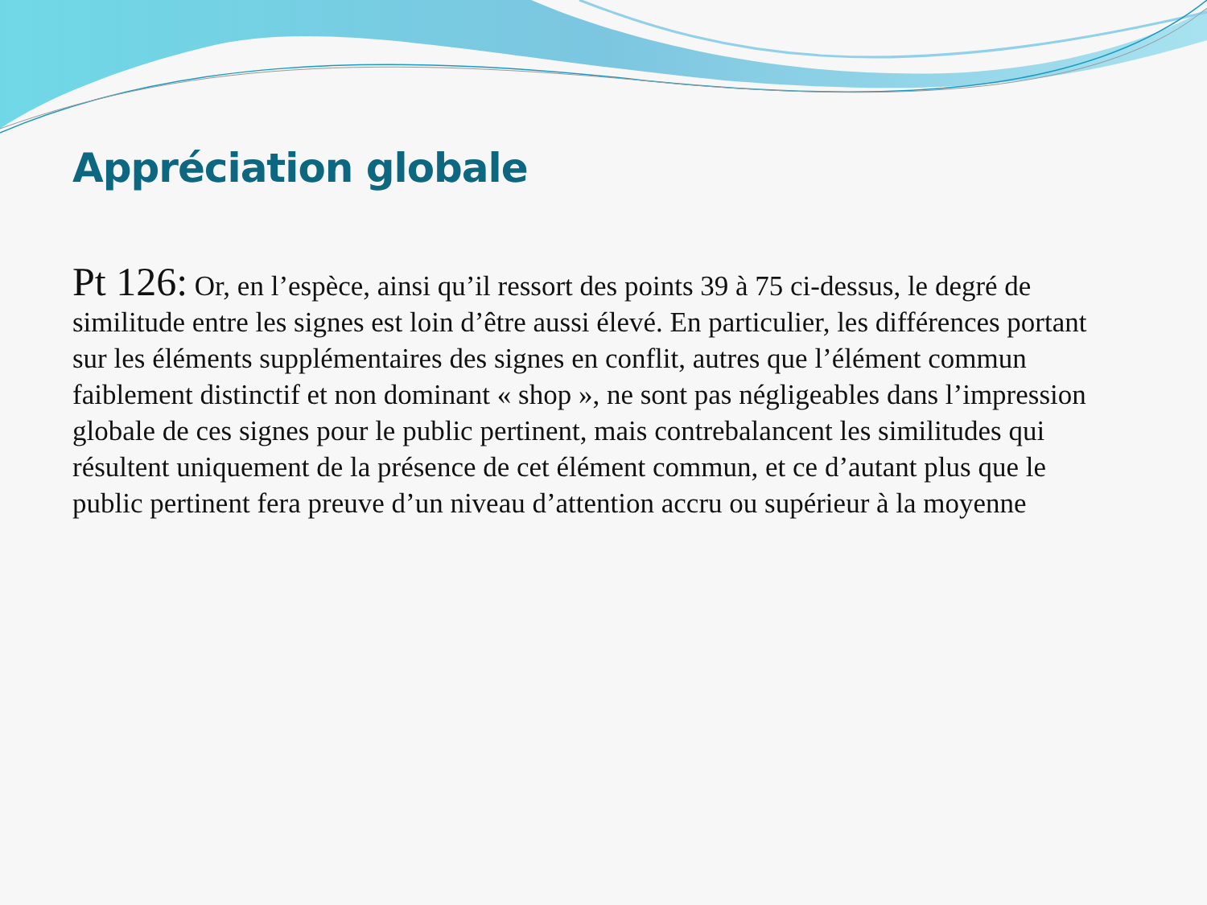Appréciation globale
Pt 126: Or, en l’espèce, ainsi qu’il ressort des points 39 à 75 ci-dessus, le degré de similitude entre les signes est loin d’être aussi élevé. En particulier, les différences portant sur les éléments supplémentaires des signes en conflit, autres que l’élément commun faiblement distinctif et non dominant « shop », ne sont pas négligeables dans l’impression globale de ces signes pour le public pertinent, mais contrebalancent les similitudes qui résultent uniquement de la présence de cet élément commun, et ce d’autant plus que le public pertinent fera preuve d’un niveau d’attention accru ou supérieur à la moyenne